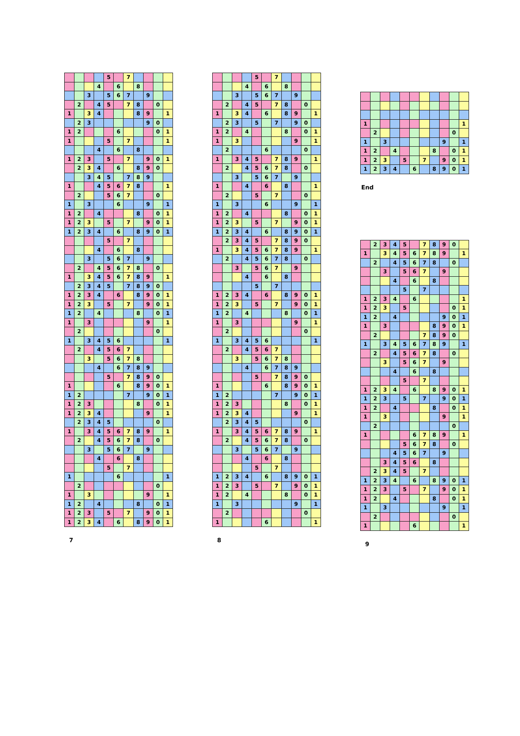| | | | | 5 | | 7 | | | | |
| | | | 4 | | 6 | | 8 | | | |
| | | 3 | | 5 | 6 | 7 | | 9 | | |
| | 2 | | 4 | 5 | | 7 | 8 | | 0 | |
| 1 | | 3 | 4 | | | | 8 | 9 | | 1 |
| | 2 | 3 | | | | | | 9 | 0 | |
| 1 | 2 | | | | 6 | | | | 0 | 1 |
| 1 | | | | 5 | | 7 | | | | 1 |
| | | | 4 | | 6 | | 8 | | | |
| 1 | 2 | 3 | | 5 | | 7 | | 9 | 0 | 1 |
| | 2 | 3 | 4 | | 6 | | 8 | 9 | 0 | |
| | | 3 | 4 | 5 | | 7 | 8 | 9 | | |
| 1 | | | 4 | 5 | 6 | 7 | 8 | | | 1 |
| | 2 | | | 5 | 6 | 7 | | | 0 | |
| 1 | | 3 | | | 6 | | | 9 | | 1 |
| 1 | 2 | | 4 | | | | 8 | | 0 | 1 |
| 1 | 2 | 3 | | 5 | | 7 | | 9 | 0 | 1 |
| 1 | 2 | 3 | 4 | | 6 | | 8 | 9 | 0 | 1 |
| | | | | 5 | | 7 | | | | |
| | | | 4 | | 6 | | 8 | | | |
| | | 3 | | 5 | 6 | 7 | | 9 | | |
| | 2 | | 4 | 5 | 6 | 7 | 8 | | 0 | |
| 1 | | 3 | 4 | 5 | 6 | 7 | 8 | 9 | | 1 |
| | 2 | 3 | 4 | 5 | | 7 | 8 | 9 | 0 | |
| 1 | 2 | 3 | 4 | | 6 | | 8 | 9 | 0 | 1 |
| 1 | 2 | 3 | | 5 | | 7 | | 9 | 0 | 1 |
| 1 | 2 | | 4 | | | | 8 | | 0 | 1 |
| 1 | | 3 | | | | | | 9 | | 1 |
| | 2 | | | | | | | | 0 | |
| 1 | | 3 | 4 | 5 | 6 | | | | | 1 |
| | 2 | | 4 | 5 | 6 | 7 | | | | |
| | | 3 | | 5 | 6 | 7 | 8 | | | |
| | | | 4 | | 6 | 7 | 8 | 9 | | |
| | | | | 5 | | 7 | 8 | 9 | 0 | |
| 1 | | | | | 6 | | 8 | 9 | 0 | 1 |
| 1 | 2 | | | | | 7 | | 9 | 0 | 1 |
| 1 | 2 | 3 | | | | | 8 | | 0 | 1 |
| 1 | 2 | 3 | 4 | | | | | 9 | | 1 |
| | 2 | 3 | 4 | 5 | | | | | 0 | |
| 1 | | 3 | 4 | 5 | 6 | 7 | 8 | 9 | | 1 |
| | 2 | | 4 | 5 | 6 | 7 | 8 | | 0 | |
| | | 3 | | 5 | 6 | 7 | | 9 | | |
| | | | 4 | | 6 | | 8 | | | |
| | | | | 5 | | 7 | | | | |
| 1 | | | | | 6 | | | | | 1 |
| | 2 | | | | | | | | 0 | |
| 1 | | 3 | | | | | | 9 | | 1 |
| 1 | 2 | | 4 | | | | 8 | | 0 | 1 |
| 1 | 2 | 3 | | 5 | | 7 | | 9 | 0 | 1 |
| 1 | 2 | 3 | 4 | | 6 | | 8 | 9 | 0 | 1 |
7
| | | | | 5 | | 7 | | | | |
| | | | 4 | | 6 | | 8 | | | |
| | | 3 | | 5 | 6 | 7 | | 9 | | |
| | 2 | | 4 | 5 | | 7 | 8 | | 0 | |
| 1 | | 3 | 4 | | 6 | | 8 | 9 | | 1 |
| | 2 | 3 | | 5 | | 7 | | 9 | 0 | |
| 1 | 2 | | 4 | | | | 8 | | 0 | 1 |
| 1 | | 3 | | | | | | 9 | | 1 |
| | 2 | | | | 6 | | | | 0 | |
| 1 | | 3 | 4 | 5 | | 7 | 8 | 9 | | 1 |
| | 2 | | 4 | 5 | 6 | 7 | 8 | | 0 | |
| | | 3 | | 5 | 6 | 7 | | 9 | | |
| 1 | | | 4 | | 6 | | 8 | | | 1 |
| | 2 | | | 5 | | 7 | | | 0 | |
| 1 | | 3 | | | 6 | | | 9 | | 1 |
| 1 | 2 | | 4 | | | | 8 | | 0 | 1 |
| 1 | 2 | 3 | | 5 | | 7 | | 9 | 0 | 1 |
| 1 | 2 | 3 | 4 | | 6 | | 8 | 9 | 0 | 1 |
| | 2 | 3 | 4 | 5 | | 7 | 8 | 9 | 0 | |
| 1 | | 3 | 4 | 5 | 6 | 7 | 8 | 9 | | 1 |
| | 2 | | 4 | 5 | 6 | 7 | 8 | | 0 | |
| | | 3 | | 5 | 6 | 7 | | 9 | | |
| | | | 4 | | 6 | | 8 | | | |
| | | | | 5 | | 7 | | | | |
| 1 | 2 | 3 | 4 | | 6 | | 8 | 9 | 0 | 1 |
| 1 | 2 | 3 | | 5 | | 7 | | 9 | 0 | 1 |
| 1 | 2 | | 4 | | | | 8 | | 0 | 1 |
| 1 | | 3 | | | | | | 9 | | 1 |
| | 2 | | | | | | | | 0 | |
| 1 | | 3 | 4 | 5 | 6 | | | | | 1 |
| | 2 | | 4 | 5 | 6 | 7 | | | | |
| | | 3 | | 5 | 6 | 7 | 8 | | | |
| | | | 4 | | 6 | 7 | 8 | 9 | | |
| | | | | 5 | | 7 | 8 | 9 | 0 | |
| 1 | | | | | 6 | | 8 | 9 | 0 | 1 |
| 1 | 2 | | | | | 7 | | 9 | 0 | 1 |
| 1 | 2 | 3 | | | | | 8 | | 0 | 1 |
| 1 | 2 | 3 | 4 | | | | | 9 | | 1 |
| | 2 | 3 | 4 | 5 | | | | | 0 | |
| 1 | | 3 | 4 | 5 | 6 | 7 | 8 | 9 | | 1 |
| | 2 | | 4 | 5 | 6 | 7 | 8 | | 0 | |
| | | 3 | | 5 | 6 | 7 | | 9 | | |
| | | | 4 | | 6 | | 8 | | | |
| | | | | 5 | | 7 | | | | |
| 1 | 2 | 3 | 4 | | 6 | | 8 | 9 | 0 | 1 |
| 1 | 2 | 3 | | 5 | | 7 | | 9 | 0 | 1 |
| 1 | 2 | | 4 | | | | 8 | | 0 | 1 |
| 1 | | 3 | | | | | | 9 | | 1 |
| | 2 | | | | | | | | 0 | |
| 1 | | | | | 6 | | | | | 1 |
8
| 1 | | | | | | | | | | 1 |
| | 2 | | | | | | | | 0 | |
| 1 | | 3 | | | | | | 9 | | 1 |
| 1 | 2 | | 4 | | | | 8 | | 0 | 1 |
| 1 | 2 | 3 | | 5 | | 7 | | 9 | 0 | 1 |
| 1 | 2 | 3 | 4 | | 6 | | 8 | 9 | 0 | 1 |
End
| | 2 | 3 | 4 | 5 | | 7 | 8 | 9 | 0 | |
| 1 | | 3 | 4 | 5 | 6 | 7 | 8 | 9 | | 1 |
| | 2 | | 4 | 5 | 6 | 7 | 8 | | 0 | |
| | | 3 | | 5 | 6 | 7 | | 9 | | |
| | | | 4 | | 6 | | 8 | | | |
| | | | | 5 | | 7 | | | | |
| 1 | 2 | 3 | 4 | | 6 | | | | | 1 |
| 1 | 2 | 3 | | 5 | | | | | 0 | 1 |
| 1 | 2 | | 4 | | | | | 9 | 0 | 1 |
| 1 | | 3 | | | | | 8 | 9 | 0 | 1 |
| | 2 | | | | | 7 | 8 | 9 | 0 | |
| 1 | | 3 | 4 | 5 | 6 | 7 | 8 | 9 | | 1 |
| | 2 | | 4 | 5 | 6 | 7 | 8 | | 0 | |
| | | 3 | | 5 | 6 | 7 | | 9 | | |
| | | | 4 | | 6 | | 8 | | | |
| | | | | 5 | | 7 | | | | |
| 1 | 2 | 3 | 4 | | 6 | | 8 | 9 | 0 | 1 |
| 1 | 2 | 3 | | 5 | | 7 | | 9 | 0 | 1 |
| 1 | 2 | | 4 | | | | 8 | | 0 | 1 |
| 1 | | 3 | | | | | | 9 | | 1 |
| | 2 | | | | | | | | 0 | |
| 1 | | | | | 6 | 7 | 8 | 9 | | 1 |
| | | | | 5 | 6 | 7 | 8 | | 0 | |
| | | | 4 | 5 | 6 | 7 | | 9 | | |
| | | 3 | 4 | 5 | 6 | | 8 | | | |
| | 2 | 3 | 4 | 5 | | 7 | | | | |
| 1 | 2 | 3 | 4 | | 6 | | 8 | 9 | 0 | 1 |
| 1 | 2 | 3 | | 5 | | 7 | | 9 | 0 | 1 |
| 1 | 2 | | 4 | | | | 8 | | 0 | 1 |
| 1 | | 3 | | | | | | 9 | | 1 |
| | 2 | | | | | | | | 0 | |
| 1 | | | | | 6 | | | | | 1 |
9